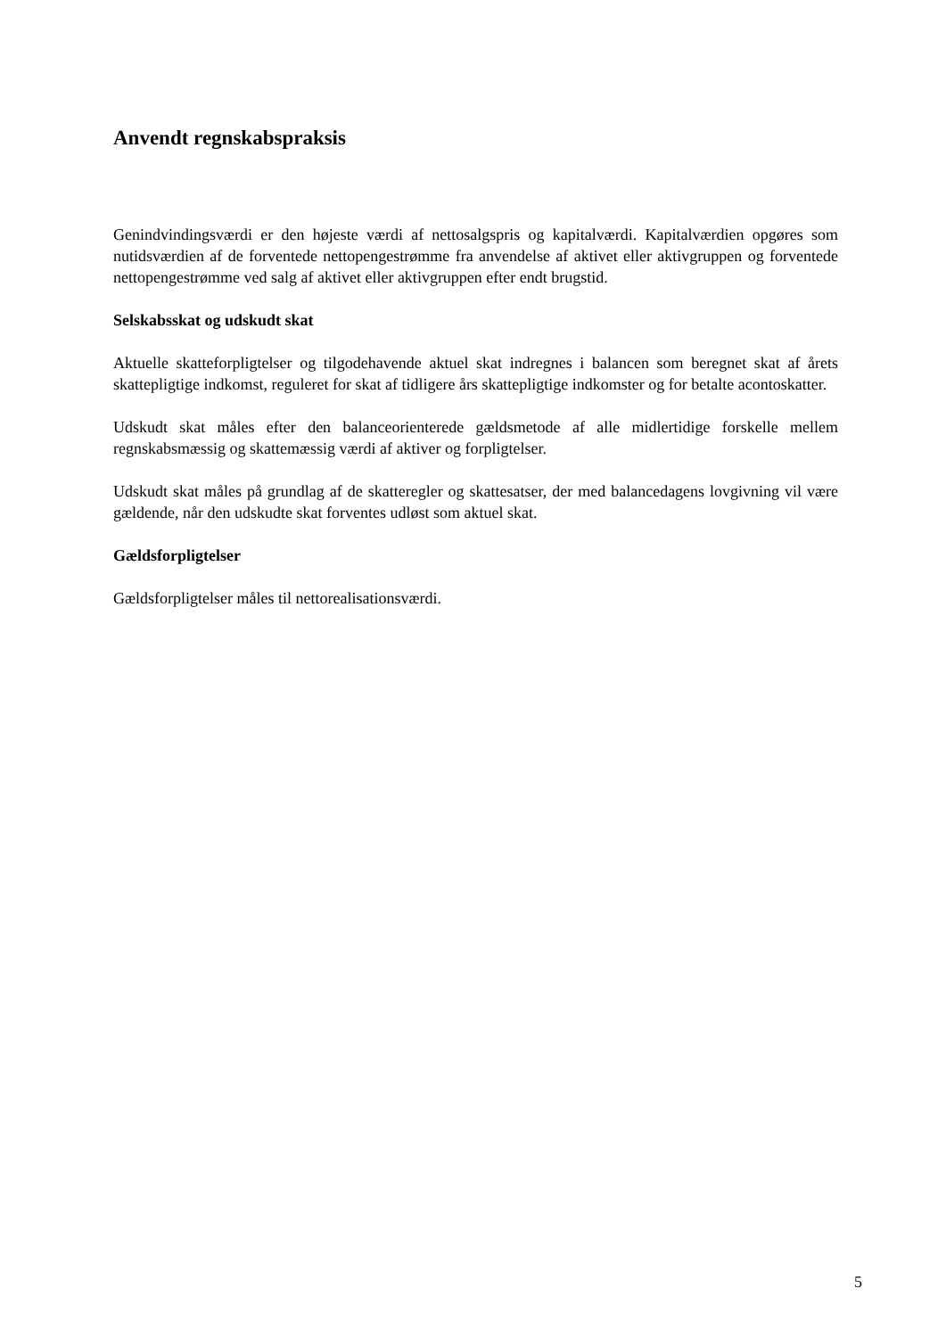Anvendt regnskabspraksis
Genindvindingsværdi er den højeste værdi af nettosalgspris og kapitalværdi. Kapitalværdien opgøres som nutidsværdien af de forventede nettopengestrømme fra anvendelse af aktivet eller aktivgruppen og forventede nettopengestrømme ved salg af aktivet eller aktivgruppen efter endt brugstid.
Selskabsskat og udskudt skat
Aktuelle skatteforpligtelser og tilgodehavende aktuel skat indregnes i balancen som beregnet skat af årets skattepligtige indkomst, reguleret for skat af tidligere års skattepligtige indkomster og for betalte acontoskatter.
Udskudt skat måles efter den balanceorienterede gældsmetode af alle midlertidige forskelle mellem regnskabsmæssig og skattemæssig værdi af aktiver og forpligtelser.
Udskudt skat måles på grundlag af de skatteregler og skattesatser, der med balancedagens lovgivning vil være gældende, når den udskudte skat forventes udløst som aktuel skat.
Gældsforpligtelser
Gældsforpligtelser måles til nettorealisationsværdi.
5